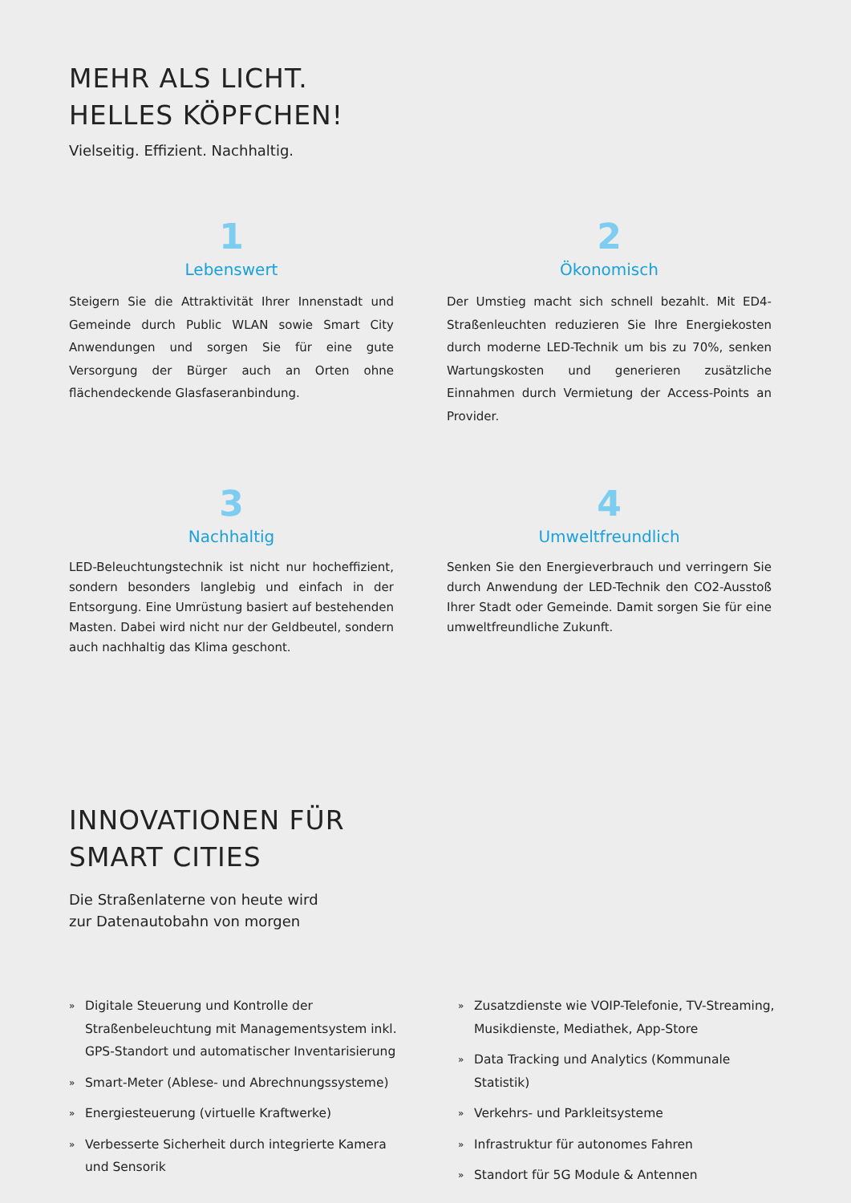MEHR ALS LICHT.
HELLES KÖPFCHEN!
Vielseitig. Effizient. Nachhaltig.
1
Lebenswert
Steigern Sie die Attraktivität Ihrer Innenstadt und Gemeinde durch Public WLAN sowie Smart City Anwendungen und sorgen Sie für eine gute Versorgung der Bürger auch an Orten ohne flächendeckende Glasfaseranbindung.
2
Ökonomisch
Der Umstieg macht sich schnell bezahlt. Mit ED4-Straßenleuchten reduzieren Sie Ihre Energiekosten durch moderne LED-Technik um bis zu 70%, senken Wartungskosten und generieren zusätzliche Einnahmen durch Vermietung der Access-Points an Provider.
3
Nachhaltig
LED-Beleuchtungstechnik ist nicht nur hocheffizient, sondern besonders langlebig und einfach in der Entsorgung. Eine Umrüstung basiert auf bestehenden Masten. Dabei wird nicht nur der Geldbeutel, sondern auch nachhaltig das Klima geschont.
4
Umweltfreundlich
Senken Sie den Energieverbrauch und verringern Sie durch Anwendung der LED-Technik den CO2-Ausstoß Ihrer Stadt oder Gemeinde. Damit sorgen Sie für eine umweltfreundliche Zukunft.
INNOVATIONEN FÜR
SMART CITIES
Die Straßenlaterne von heute wird
zur Datenautobahn von morgen
» Digitale Steuerung und Kontrolle der Straßenbeleuchtung mit Managementsystem inkl. GPS-Standort und automatischer Inventarisierung
» Smart-Meter (Ablese- und Abrechnungssysteme)
» Energiesteuerung (virtuelle Kraftwerke)
» Verbesserte Sicherheit durch integrierte Kamera und Sensorik
» Zusatzdienste wie VOIP-Telefonie, TV-Streaming, Musikdienste, Mediathek, App-Store
» Data Tracking und Analytics (Kommunale Statistik)
» Verkehrs- und Parkleitsysteme
» Infrastruktur für autonomes Fahren
» Standort für 5G Module & Antennen